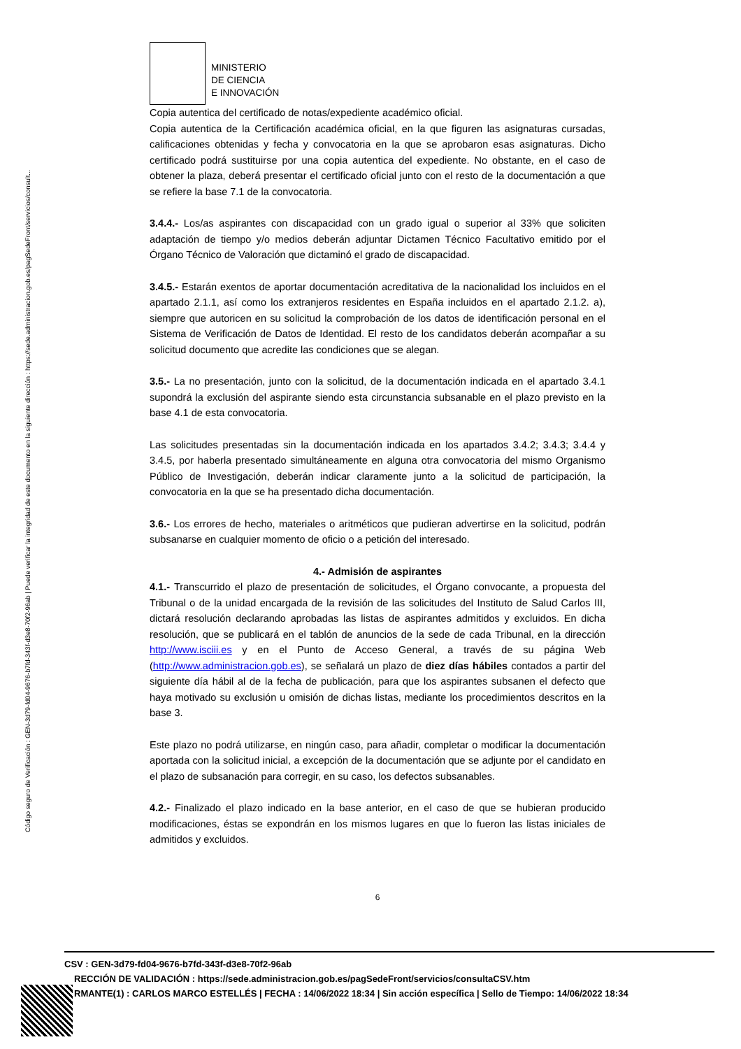Código seguro de Verificación : GEN-3d79-fd04-9676-b7fd-343f-d3e8-70f2-96ab | Puede verificar la integridad de este documento en la siguiente dirección : https://sede.administracion.gob.es/pagSedeFront/servicios/consult...
MINISTERIO
DE CIENCIA
E INNOVACIÓN
Copia autentica del certificado de notas/expediente académico oficial.
Copia autentica de la Certificación académica oficial, en la que figuren las asignaturas cursadas, calificaciones obtenidas y fecha y convocatoria en la que se aprobaron esas asignaturas. Dicho certificado podrá sustituirse por una copia autentica del expediente. No obstante, en el caso de obtener la plaza, deberá presentar el certificado oficial junto con el resto de la documentación a que se refiere la base 7.1 de la convocatoria.
3.4.4.- Los/as aspirantes con discapacidad con un grado igual o superior al 33% que soliciten adaptación de tiempo y/o medios deberán adjuntar Dictamen Técnico Facultativo emitido por el Órgano Técnico de Valoración que dictaminó el grado de discapacidad.
3.4.5.- Estarán exentos de aportar documentación acreditativa de la nacionalidad los incluidos en el apartado 2.1.1, así como los extranjeros residentes en España incluidos en el apartado 2.1.2. a), siempre que autoricen en su solicitud la comprobación de los datos de identificación personal en el Sistema de Verificación de Datos de Identidad. El resto de los candidatos deberán acompañar a su solicitud documento que acredite las condiciones que se alegan.
3.5.- La no presentación, junto con la solicitud, de la documentación indicada en el apartado 3.4.1 supondrá la exclusión del aspirante siendo esta circunstancia subsanable en el plazo previsto en la base 4.1 de esta convocatoria.
Las solicitudes presentadas sin la documentación indicada en los apartados 3.4.2; 3.4.3; 3.4.4 y 3.4.5, por haberla presentado simultáneamente en alguna otra convocatoria del mismo Organismo Público de Investigación, deberán indicar claramente junto a la solicitud de participación, la convocatoria en la que se ha presentado dicha documentación.
3.6.- Los errores de hecho, materiales o aritméticos que pudieran advertirse en la solicitud, podrán subsanarse en cualquier momento de oficio o a petición del interesado.
4.- Admisión de aspirantes
4.1.- Transcurrido el plazo de presentación de solicitudes, el Órgano convocante, a propuesta del Tribunal o de la unidad encargada de la revisión de las solicitudes del Instituto de Salud Carlos III, dictará resolución declarando aprobadas las listas de aspirantes admitidos y excluidos. En dicha resolución, que se publicará en el tablón de anuncios de la sede de cada Tribunal, en la dirección http://www.isciii.es y en el Punto de Acceso General, a través de su página Web (http://www.administracion.gob.es), se señalará un plazo de diez días hábiles contados a partir del siguiente día hábil al de la fecha de publicación, para que los aspirantes subsanen el defecto que haya motivado su exclusión u omisión de dichas listas, mediante los procedimientos descritos en la base 3.
Este plazo no podrá utilizarse, en ningún caso, para añadir, completar o modificar la documentación aportada con la solicitud inicial, a excepción de la documentación que se adjunte por el candidato en el plazo de subsanación para corregir, en su caso, los defectos subsanables.
4.2.- Finalizado el plazo indicado en la base anterior, en el caso de que se hubieran producido modificaciones, éstas se expondrán en los mismos lugares en que lo fueron las listas iniciales de admitidos y excluidos.
6
CSV : GEN-3d79-fd04-9676-b7fd-343f-d3e8-70f2-96ab
RECCIÓN DE VALIDACIÓN : https://sede.administracion.gob.es/pagSedeFront/servicios/consultaCSV.htm
RMANTE(1) : CARLOS MARCO ESTELLÉS | FECHA : 14/06/2022 18:34 | Sin acción específica | Sello de Tiempo: 14/06/2022 18:34